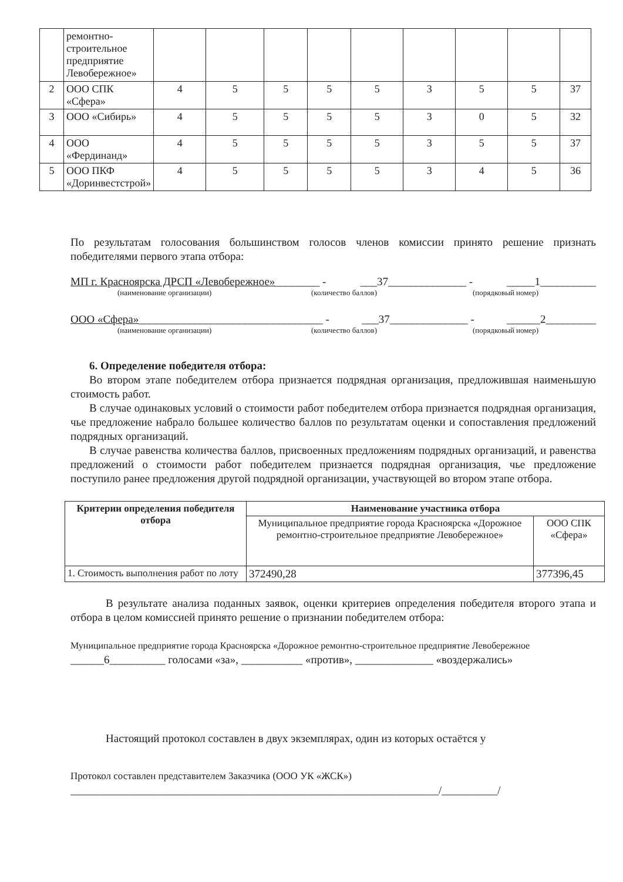| | ремонтно-строительное предприятие Левобережное» | | | | | | | | | |
| 2 | ООО СПК «Сфера» | 4 | 5 | 5 | 5 | 5 | 3 | 5 | 5 | 37 |
| 3 | ООО «Сибирь» | 4 | 5 | 5 | 5 | 5 | 3 | 0 | 5 | 32 |
| 4 | ООО «Фердинанд» | 4 | 5 | 5 | 5 | 5 | 3 | 5 | 5 | 37 |
| 5 | ООО ПКФ «Доринвестстрой» | 4 | 5 | 5 | 5 | 5 | 3 | 4 | 5 | 36 |
По результатам голосования большинством голосов членов комиссии принято решение признать победителями первого этапа отбора:
МП г. Красноярска ДРСП «Левобережное»________ - ___37______________ - _____1__________
(наименование организации) (количество баллов) (порядковый номер)
ООО «Сфера»_________________________________ - ___37______________ - ______2_________
(наименование организации) (количество баллов) (порядковый номер)
6. Определение победителя отбора:
Во втором этапе победителем отбора признается подрядная организация, предложившая наименьшую стоимость работ.
В случае одинаковых условий о стоимости работ победителем отбора признается подрядная организация, чье предложение набрало большее количество баллов по результатам оценки и сопоставления предложений подрядных организаций.
В случае равенства количества баллов, присвоенных предложениям подрядных организаций, и равенства предложений о стоимости работ победителем признается подрядная организация, чье предложение поступило ранее предложения другой подрядной организации, участвующей во втором этапе отбора.
| Критерии определения победителя отбора | Наименование участника отбора | |
| --- | --- | --- |
| | Муниципальное предприятие города Красноярска «Дорожное ремонтно-строительное предприятие Левобережное» | ООО СПК «Сфера» |
| 1. Стоимость выполнения работ по лоту | 372490,28 | 377396,45 |
В результате анализа поданных заявок, оценки критериев определения победителя второго этапа и отбора в целом комиссией принято решение о признании победителем отбора:
Муниципальное предприятие города Красноярска «Дорожное ремонтно-строительное предприятие Левобережное
______6__________ голосами «за», ___________ «против», ______________ «воздержались»
Настоящий протокол составлен в двух экземплярах, один из которых остаётся у
Протокол составлен представителем Заказчика (ООО УК «ЖСК»)
__________________________________________________________________/__________/